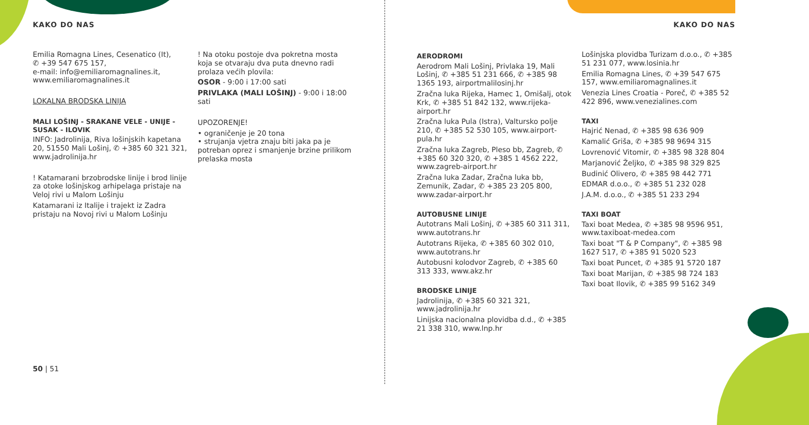KAKO DO NAS
Emilia Romagna Lines, Cesenatico (It),
✆ +39 547 675 157,
e-mail: info@emiliaromagnalines.it,
www.emiliaromagnalines.it
LOKALNA BRODSKA LINIJA
MALI LOŠINJ - SRAKANE VELE - UNIJE - SUSAK - ILOVIK
INFO: Jadrolinija, Riva lošinjskih kapetana 20, 51550 Mali Lošinj, ✆ +385 60 321 321, www.jadrolinija.hr
! Katamarani brzobrodske linije i brod linije za otoke lošinjskog arhipelaga pristaje na Veloj rivi u Malom Lošinju
Katamarani iz Italije i trajekt iz Zadra pristaju na Novoj rivi u Malom Lošinju
! Na otoku postoje dva pokretna mosta koja se otvaraju dva puta dnevno radi prolaza većih plovila:
OSOR - 9:00 i 17:00 sati
PRIVLAKA (MALI LOŠINJ) - 9:00 i 18:00 sati
UPOZORENJE!
• ograničenje je 20 tona
• strujanja vjetra znaju biti jaka pa je potreban oprez i smanjenje brzine prilikom prelaska mosta
50 | 51
KAKO DO NAS
AERODROMI
Aerodrom Mali Lošinj, Privlaka 19, Mali Lošinj, ✆ +385 51 231 666, ✆ +385 98 1365 193, airportmalilosinj.hr
Zračna luka Rijeka, Hamec 1, Omišalj, otok Krk, ✆ +385 51 842 132, www.rijeka-airport.hr
Zračna luka Pula (Istra), Valtursko polje 210, ✆ +385 52 530 105, www.airport-pula.hr
Zračna luka Zagreb, Pleso bb, Zagreb, ✆ +385 60 320 320, ✆ +385 1 4562 222, www.zagreb-airport.hr
Zračna luka Zadar, Zračna luka bb, Zemunik, Zadar, ✆ +385 23 205 800, www.zadar-airport.hr
AUTOBUSNE LINIJE
Autotrans Mali Lošinj, ✆ +385 60 311 311, www.autotrans.hr
Autotrans Rijeka, ✆ +385 60 302 010, www.autotrans.hr
Autobusni kolodvor Zagreb, ✆ +385 60 313 333, www.akz.hr
BRODSKE LINIJE
Jadrolinija, ✆ +385 60 321 321, www.jadrolinija.hr
Linijska nacionalna plovidba d.d., ✆ +385 21 338 310, www.lnp.hr
Lošinjska plovidba Turizam d.o.o., ✆ +385 51 231 077, www.losinia.hr
Emilia Romagna Lines, ✆ +39 547 675 157, www.emiliaromagnalines.it
Venezia Lines Croatia - Poreč, ✆ +385 52 422 896, www.venezialines.com
TAXI
Hajrić Nenad, ✆ +385 98 636 909
Kamalić Griša, ✆ +385 98 9694 315
Lovrenović Vitomir, ✆ +385 98 328 804
Marjanović Željko, ✆ +385 98 329 825
Budinić Olivero, ✆ +385 98 442 771
EDMAR d.o.o., ✆ +385 51 232 028
J.A.M. d.o.o., ✆ +385 51 233 294
TAXI BOAT
Taxi boat Medea, ✆ +385 98 9596 951, www.taxiboat-medea.com
Taxi boat "T & P Company", ✆ +385 98 1627 517, ✆ +385 91 5020 523
Taxi boat Puncet, ✆ +385 91 5720 187
Taxi boat Marijan, ✆ +385 98 724 183
Taxi boat Ilovik, ✆ +385 99 5162 349